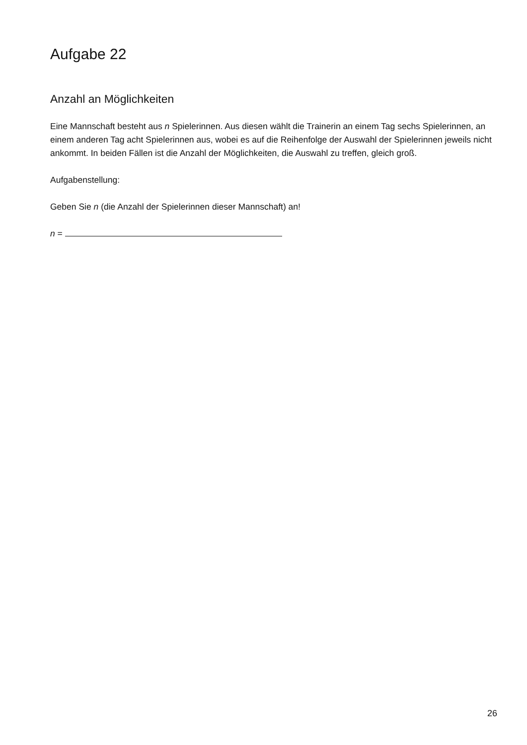Aufgabe 22
Anzahl an Möglichkeiten
Eine Mannschaft besteht aus n Spielerinnen. Aus diesen wählt die Trainerin an einem Tag sechs Spielerinnen, an einem anderen Tag acht Spielerinnen aus, wobei es auf die Reihenfolge der Auswahl der Spielerinnen jeweils nicht ankommt. In beiden Fällen ist die Anzahl der Möglichkeiten, die Auswahl zu treffen, gleich groß.
Aufgabenstellung:
Geben Sie n (die Anzahl der Spielerinnen dieser Mannschaft) an!
n =
26